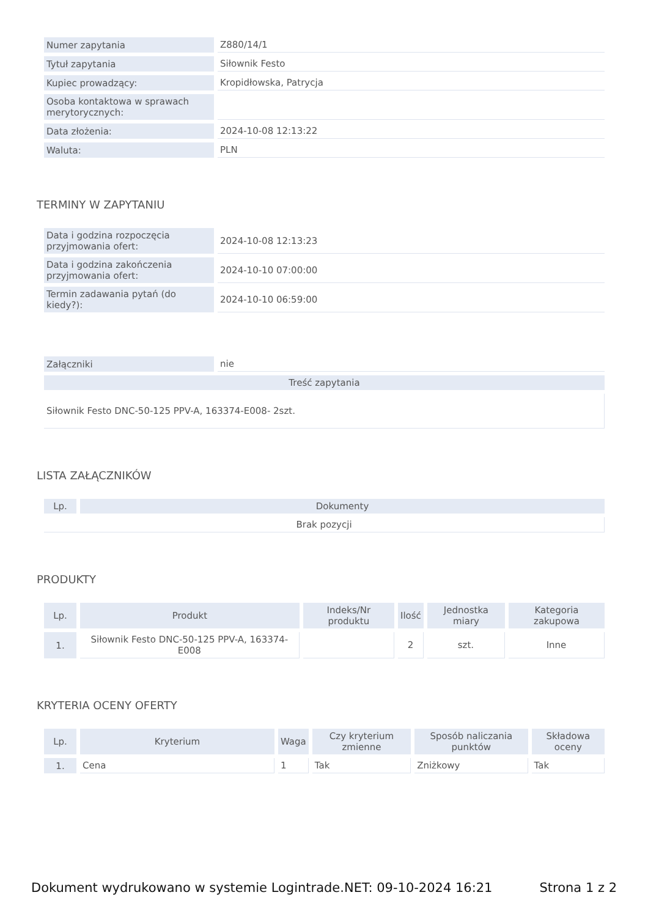| Numer zapytania | Z880/14/1 |
| Tytuł zapytania | Siłownik Festo |
| Kupiec prowadzący: | Kropidłowska, Patrycja |
| Osoba kontaktowa w sprawach merytorycznych: | |
| Data złożenia: | 2024-10-08 12:13:22 |
| Waluta: | PLN |
TERMINY W ZAPYTANIU
| Data i godzina rozpoczęcia przyjmowania ofert: | 2024-10-08 12:13:23 |
| Data i godzina zakończenia przyjmowania ofert: | 2024-10-10 07:00:00 |
| Termin zadawania pytań (do kiedy?): | 2024-10-10 06:59:00 |
| Załączniki | nie |
| Treść zapytania | |
| Siłownik Festo DNC-50-125 PPV-A, 163374-E008- 2szt. | |
LISTA ZAŁĄCZNIKÓW
| Lp. | Dokumenty |
| --- | --- |
| Brak pozycji | |
PRODUKTY
| Lp. | Produkt | Indeks/Nr produktu | Ilość | Jednostka miary | Kategoria zakupowa |
| --- | --- | --- | --- | --- | --- |
| 1. | Siłownik Festo DNC-50-125 PPV-A, 163374-E008 | | 2 | szt. | Inne |
KRYTERIA OCENY OFERTY
| Lp. | Kryterium | Waga | Czy kryterium zmienne | Sposób naliczania punktów | Składowa oceny |
| --- | --- | --- | --- | --- | --- |
| 1. | Cena | 1 | Tak | Zniżkowy | Tak |
Dokument wydrukowano w systemie Logintrade.NET: 09-10-2024 16:21 Strona 1 z 2